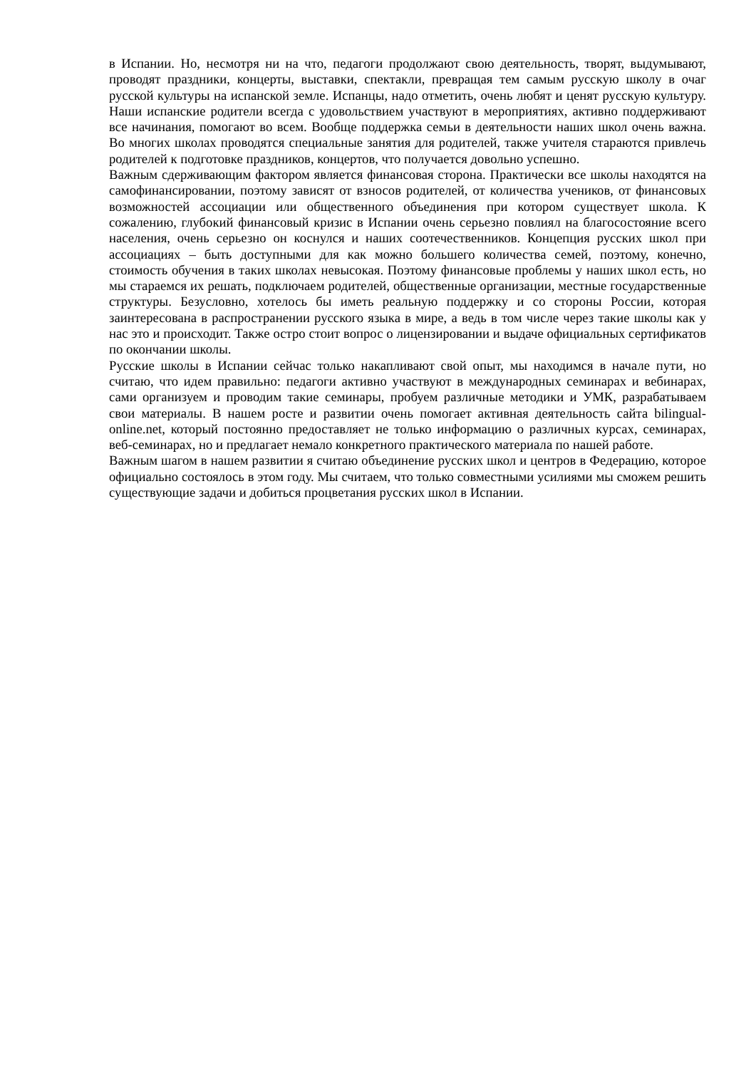в Испании. Но, несмотря ни на что, педагоги продолжают свою деятельность, творят, выдумывают, проводят праздники, концерты, выставки, спектакли, превращая тем самым русскую школу в очаг русской культуры на испанской земле. Испанцы, надо отметить, очень любят и ценят русскую культуру. Наши испанские родители всегда с удовольствием участвуют в мероприятиях, активно поддерживают все начинания, помогают во всем. Вообще поддержка семьи в деятельности наших школ очень важна. Во многих школах проводятся специальные занятия для родителей, также учителя стараются привлечь родителей к подготовке праздников, концертов, что получается довольно успешно.
Важным сдерживающим фактором является финансовая сторона. Практически все школы находятся на самофинансировании, поэтому зависят от взносов родителей, от количества учеников, от финансовых возможностей ассоциации или общественного объединения при котором существует школа. К сожалению, глубокий финансовый кризис в Испании очень серьезно повлиял на благосостояние всего населения, очень серьезно он коснулся и наших соотечественников. Концепция русских школ при ассоциациях – быть доступными для как можно большего количества семей, поэтому, конечно, стоимость обучения в таких школах невысокая. Поэтому финансовые проблемы у наших школ есть, но мы стараемся их решать, подключаем родителей, общественные организации, местные государственные структуры. Безусловно, хотелось бы иметь реальную поддержку и со стороны России, которая заинтересована в распространении русского языка в мире, а ведь в том числе через такие школы как у нас это и происходит. Также остро стоит вопрос о лицензировании и выдаче официальных сертификатов по окончании школы.
Русские школы в Испании сейчас только накапливают свой опыт, мы находимся в начале пути, но считаю, что идем правильно: педагоги активно участвуют в международных семинарах и вебинарах, сами организуем и проводим такие семинары, пробуем различные методики и УМК, разрабатываем свои материалы. В нашем росте и развитии очень помогает активная деятельность сайта bilingual-online.net, который постоянно предоставляет не только информацию о различных курсах, семинарах, веб-семинарах, но и предлагает немало конкретного практического материала по нашей работе.
Важным шагом в нашем развитии я считаю объединение русских школ и центров в Федерацию, которое официально состоялось в этом году. Мы считаем, что только совместными усилиями мы сможем решить существующие задачи и добиться процветания русских школ в Испании.